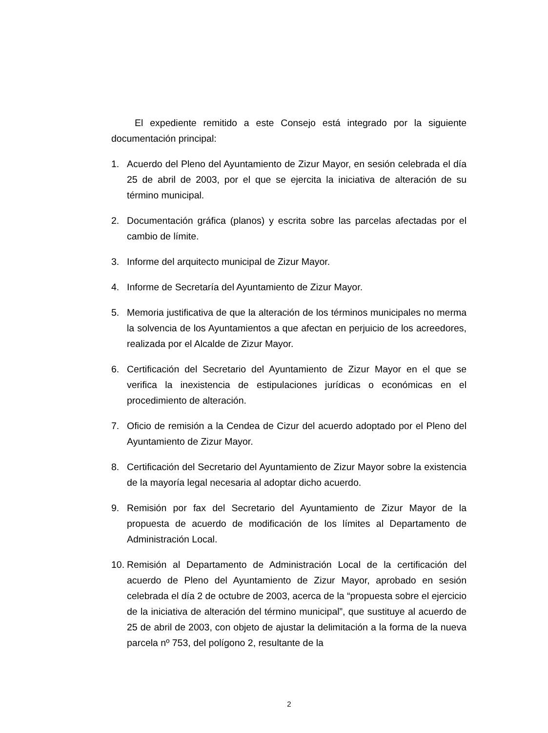El expediente remitido a este Consejo está integrado por la siguiente documentación principal:
1. Acuerdo del Pleno del Ayuntamiento de Zizur Mayor, en sesión celebrada el día 25 de abril de 2003, por el que se ejercita la iniciativa de alteración de su término municipal.
2. Documentación gráfica (planos) y escrita sobre las parcelas afectadas por el cambio de límite.
3. Informe del arquitecto municipal de Zizur Mayor.
4. Informe de Secretaría del Ayuntamiento de Zizur Mayor.
5. Memoria justificativa de que la alteración de los términos municipales no merma la solvencia de los Ayuntamientos a que afectan en perjuicio de los acreedores, realizada por el Alcalde de Zizur Mayor.
6. Certificación del Secretario del Ayuntamiento de Zizur Mayor en el que se verifica la inexistencia de estipulaciones jurídicas o económicas en el procedimiento de alteración.
7. Oficio de remisión a la Cendea de Cizur del acuerdo adoptado por el Pleno del Ayuntamiento de Zizur Mayor.
8. Certificación del Secretario del Ayuntamiento de Zizur Mayor sobre la existencia de la mayoría legal necesaria al adoptar dicho acuerdo.
9. Remisión por fax del Secretario del Ayuntamiento de Zizur Mayor de la propuesta de acuerdo de modificación de los límites al Departamento de Administración Local.
10.
Remisión al Departamento de Administración Local de la certificación del acuerdo de Pleno del Ayuntamiento de Zizur Mayor, aprobado en sesión celebrada el día 2 de octubre de 2003, acerca de la “propuesta sobre el ejercicio de la iniciativa de alteración del término municipal”, que sustituye al acuerdo de 25 de abril de 2003, con objeto de ajustar la delimitación a la forma de la nueva parcela nº 753, del polígono 2, resultante de la
2